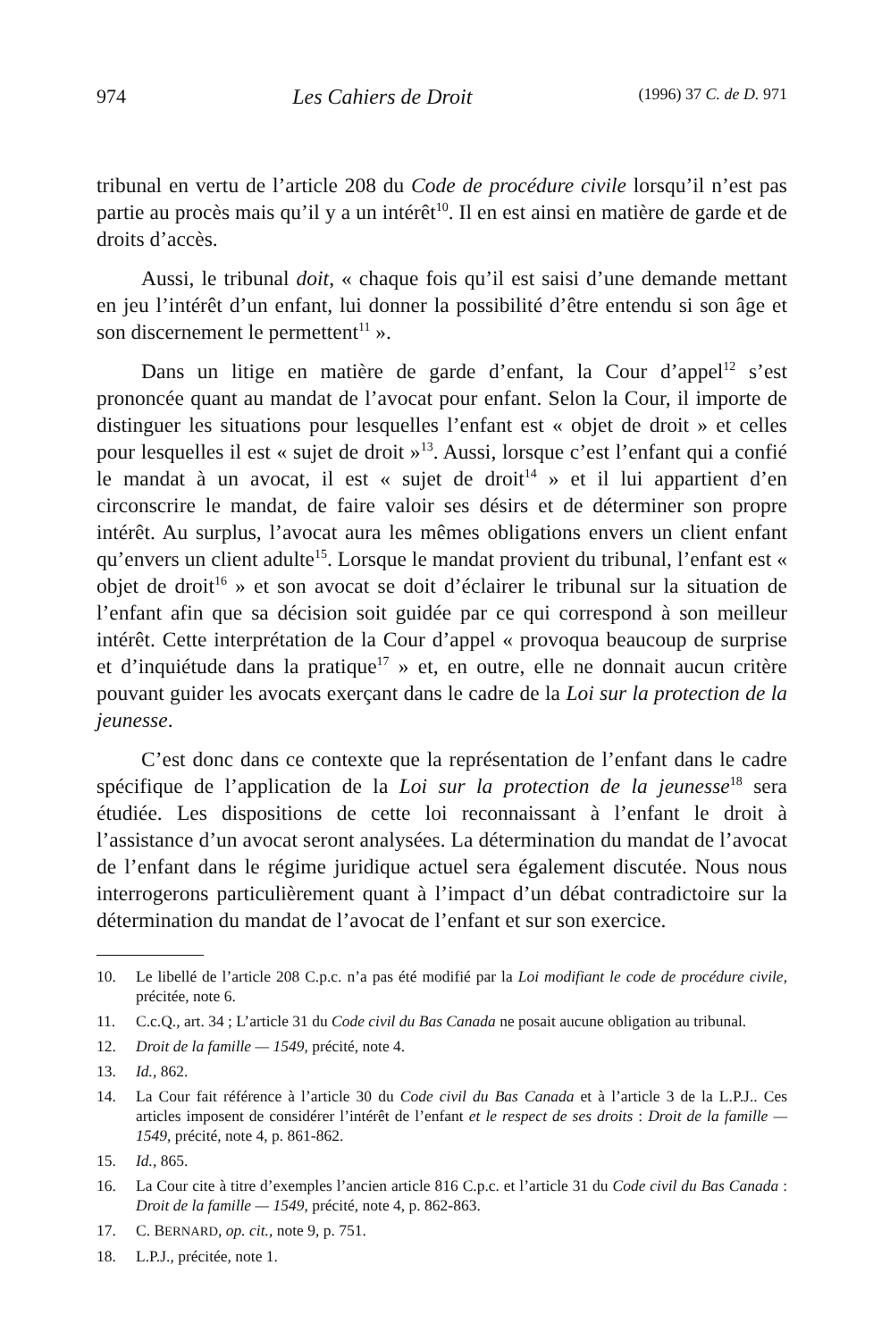974 Les Cahiers de Droit (1996) 37 C. de D. 971
tribunal en vertu de l’article 208 du Code de procédure civile lorsqu’il n’est pas partie au procès mais qu’il y a un intérêt<sup>10</sup>. Il en est ainsi en matière de garde et de droits d’accès.
Aussi, le tribunal doit, « chaque fois qu’il est saisi d’une demande mettant en jeu l’intérêt d’un enfant, lui donner la possibilité d’être entendu si son âge et son discernement le permettent<sup>11</sup> ».
Dans un litige en matière de garde d’enfant, la Cour d’appel<sup>12</sup> s’est prononcée quant au mandat de l’avocat pour enfant. Selon la Cour, il importe de distinguer les situations pour lesquelles l’enfant est « objet de droit » et celles pour lesquelles il est « sujet de droit »<sup>13</sup>. Aussi, lorsque c’est l’enfant qui a confié le mandat à un avocat, il est « sujet de droit<sup>14</sup> » et il lui appartient d’en circonscrire le mandat, de faire valoir ses désirs et de déterminer son propre intérêt. Au surplus, l’avocat aura les mêmes obligations envers un client enfant qu’envers un client adulte<sup>15</sup>. Lorsque le mandat provient du tribunal, l’enfant est « objet de droit<sup>16</sup> » et son avocat se doit d’éclairer le tribunal sur la situation de l’enfant afin que sa décision soit guidée par ce qui correspond à son meilleur intérêt. Cette interprétation de la Cour d’appel « provoqua beaucoup de surprise et d’inquiétude dans la pratique<sup>17</sup> » et, en outre, elle ne donnait aucun critère pouvant guider les avocats exerçant dans le cadre de la Loi sur la protection de la jeunesse.
C’est donc dans ce contexte que la représentation de l’enfant dans le cadre spécifique de l’application de la Loi sur la protection de la jeunesse<sup>18</sup> sera étudiée. Les dispositions de cette loi reconnaissant à l’enfant le droit à l’assistance d’un avocat seront analysées. La détermination du mandat de l’avocat de l’enfant dans le régime juridique actuel sera également discutée. Nous nous interrogerons particulièrement quant à l’impact d’un débat contradictoire sur la détermination du mandat de l’avocat de l’enfant et sur son exercice.
10. Le libellé de l’article 208 C.p.c. n’a pas été modifié par la Loi modifiant le code de procédure civile, précitée, note 6.
11. C.c.Q., art. 34 ; L’article 31 du Code civil du Bas Canada ne posait aucune obligation au tribunal.
12. Droit de la famille — 1549, précité, note 4.
13. Id., 862.
14. La Cour fait référence à l’article 30 du Code civil du Bas Canada et à l’article 3 de la L.P.J.. Ces articles imposent de considérer l’intérêt de l’enfant et le respect de ses droits : Droit de la famille — 1549, précité, note 4, p. 861-862.
15. Id., 865.
16. La Cour cite à titre d’exemples l’ancien article 816 C.p.c. et l’article 31 du Code civil du Bas Canada : Droit de la famille — 1549, précité, note 4, p. 862-863.
17. C. BERNARD, op. cit., note 9, p. 751.
18. L.P.J., précitée, note 1.